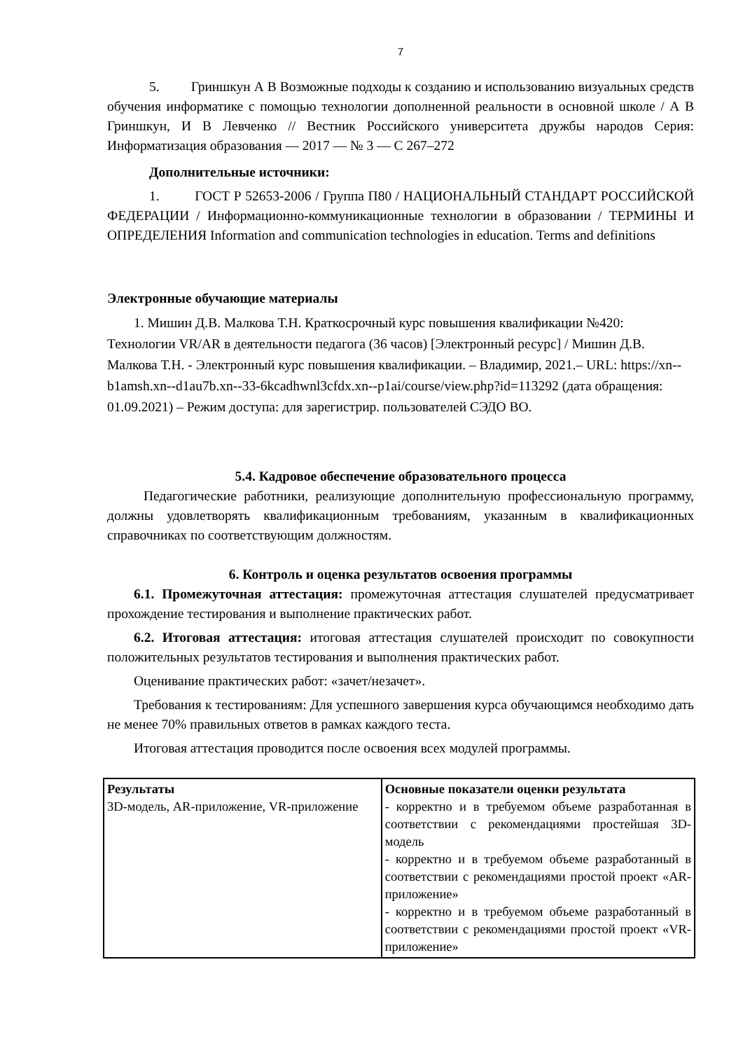7
5. Гриншкун А В Возможные подходы к созданию и использованию визуальных средств обучения информатике с помощью технологии дополненной реальности в основной школе / А В Гриншкун, И В Левченко // Вестник Российского университета дружбы народов Серия: Информатизация образования — 2017 — № 3 — С 267–272
Дополнительные источники:
1. ГОСТ Р 52653-2006 / Группа П80 / НАЦИОНАЛЬНЫЙ СТАНДАРТ РОССИЙСКОЙ ФЕДЕРАЦИИ / Информационно-коммуникационные технологии в образовании / ТЕРМИНЫ И ОПРЕДЕЛЕНИЯ Information and communication technologies in education. Terms and definitions
Электронные обучающие материалы
1. Мишин Д.В. Малкова Т.Н. Краткосрочный курс повышения квалификации №420: Технологии VR/AR в деятельности педагога (36 часов) [Электронный ресурс] / Мишин Д.В. Малкова Т.Н. - Электронный курс повышения квалификации. – Владимир, 2021.– URL: https://xn--b1amsh.xn--d1au7b.xn--33-6kcadhwnl3cfdx.xn--p1ai/course/view.php?id=113292 (дата обращения: 01.09.2021) – Режим доступа: для зарегистрир. пользователей СЭДО ВО.
5.4. Кадровое обеспечение образовательного процесса
Педагогические работники, реализующие дополнительную профессиональную программу, должны удовлетворять квалификационным требованиям, указанным в квалификационных справочниках по соответствующим должностям.
6. Контроль и оценка результатов освоения программы
6.1. Промежуточная аттестация: промежуточная аттестация слушателей предусматривает прохождение тестирования и выполнение практических работ.
6.2. Итоговая аттестация: итоговая аттестация слушателей происходит по совокупности положительных результатов тестирования и выполнения практических работ.
Оценивание практических работ: «зачет/незачет».
Требования к тестированиям: Для успешного завершения курса обучающимся необходимо дать не менее 70% правильных ответов в рамках каждого теста.
Итоговая аттестация проводится после освоения всех модулей программы.
| Результаты 3D-модель, AR-приложение, VR-приложение | Основные показатели оценки результата - корректно и в требуемом объеме разработанная в соответствии с рекомендациями простейшая 3D-модель - корректно и в требуемом объеме разработанный в соответствии с рекомендациями простой проект «AR-приложение» - корректно и в требуемом объеме разработанный в соответствии с рекомендациями простой проект «VR-приложение» |